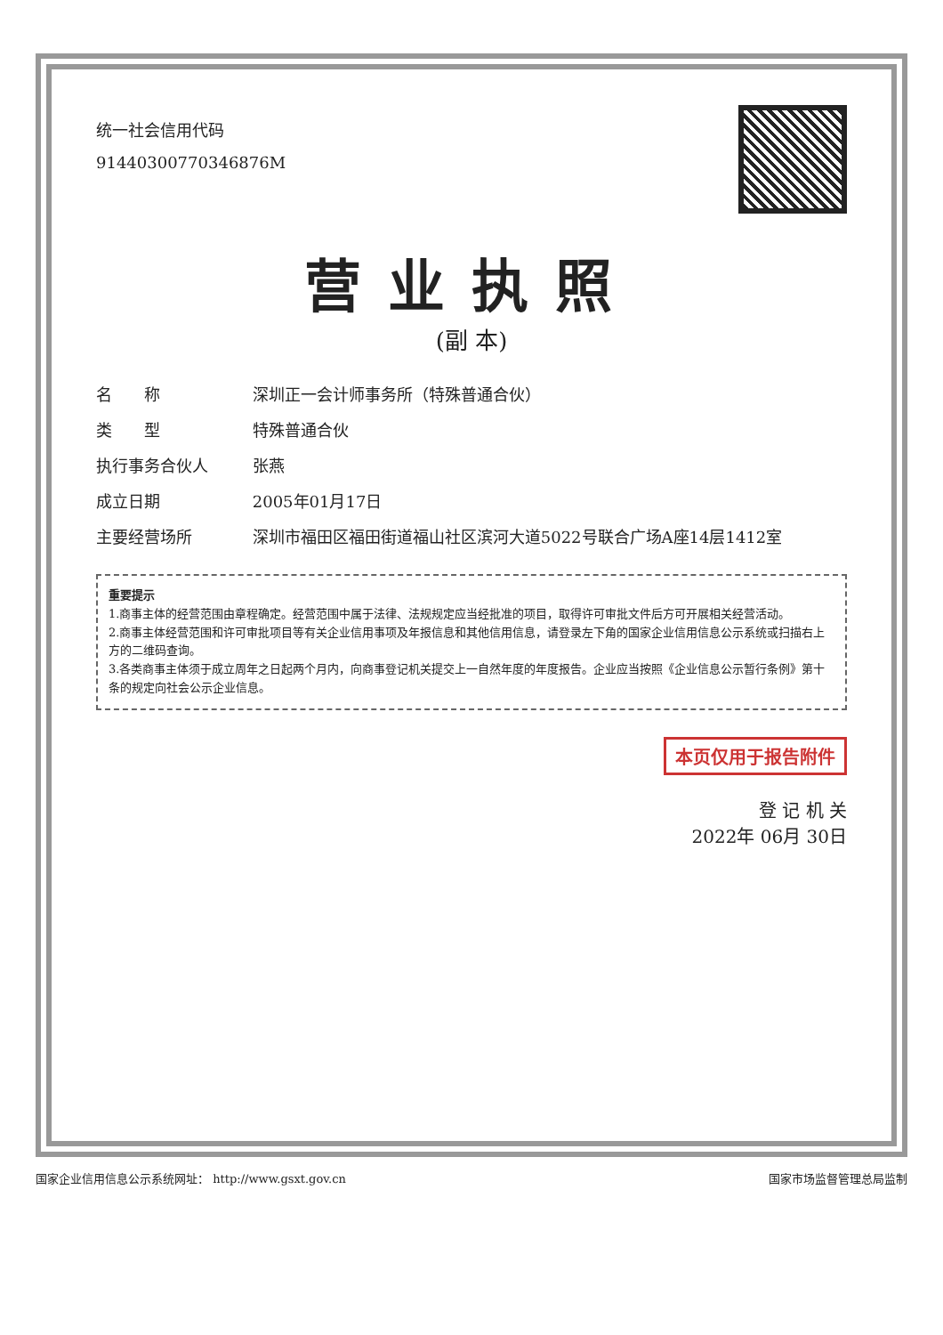统一社会信用代码
91440300770346876M
营业执照
(副 本)
名　　称 深圳正一会计师事务所（特殊普通合伙）
类　　型 特殊普通合伙
执行事务合伙人 张燕
成立日期 2005年01月17日
主要经营场所 深圳市福田区福田街道福山社区滨河大道5022号联合广场A座14层1412室
重要提示
1.商事主体的经营范围由章程确定。经营范围中属于法律、法规规定应当经批准的项目，取得许可审批文件后方可开展相关经营活动。
2.商事主体经营范围和许可审批项目等有关企业信用事项及年报信息和其他信用信息，请登录左下角的国家企业信用信息公示系统或扫描右上方的二维码查询。
3.各类商事主体须于成立周年之日起两个月内，向商事登记机关提交上一自然年度的年度报告。企业应当按照《企业信息公示暂行条例》第十条的规定向社会公示企业信息。
本页仅用于报告附件
登 记 机 关
2022年 06月 30日
国家企业信用信息公示系统网址： http://www.gsxt.gov.cn 国家市场监督管理总局监制